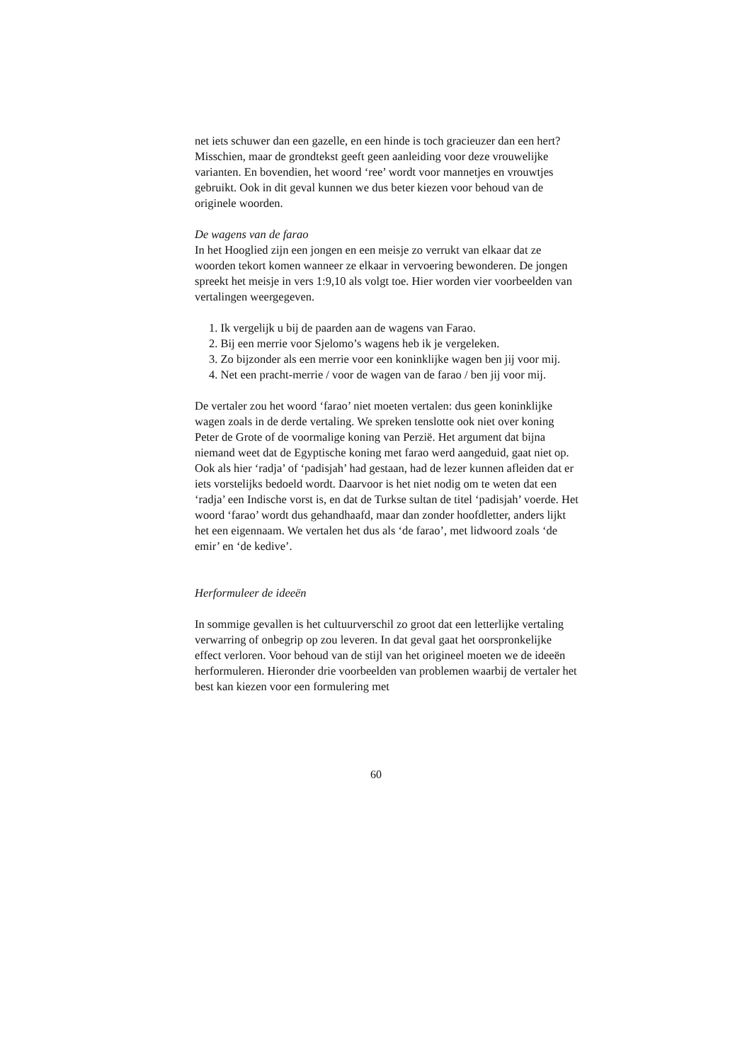net iets schuwer dan een gazelle, en een hinde is toch gracieuzer dan een hert? Misschien, maar de grondtekst geeft geen aanleiding voor deze vrouwelijke varianten. En bovendien, het woord ‘ree’ wordt voor mannetjes en vrouwtjes gebruikt. Ook in dit geval kunnen we dus beter kiezen voor behoud van de originele woorden.
De wagens van de farao
In het Hooglied zijn een jongen en een meisje zo verrukt van elkaar dat ze woorden tekort komen wanneer ze elkaar in vervoering bewonderen. De jongen spreekt het meisje in vers 1:9,10 als volgt toe. Hier worden vier voorbeelden van vertalingen weergegeven.
1. Ik vergelijk u bij de paarden aan de wagens van Farao.
2. Bij een merrie voor Sjelomo’s wagens heb ik je vergeleken.
3. Zo bijzonder als een merrie voor een koninklijke wagen ben jij voor mij.
4. Net een pracht-merrie / voor de wagen van de farao / ben jij voor mij.
De vertaler zou het woord ‘farao’ niet moeten vertalen: dus geen koninklijke wagen zoals in de derde vertaling. We spreken tenslotte ook niet over koning Peter de Grote of de voormalige koning van Perzië. Het argument dat bijna niemand weet dat de Egyptische koning met farao werd aangeduid, gaat niet op. Ook als hier ‘radja’ of ‘padisjah’ had gestaan, had de lezer kunnen afleiden dat er iets vorstelijks bedoeld wordt. Daarvoor is het niet nodig om te weten dat een ‘radja’ een Indische vorst is, en dat de Turkse sultan de titel ‘padisjah’ voerde. Het woord ‘farao’ wordt dus gehandhaafd, maar dan zonder hoofdletter, anders lijkt het een eigennaam. We vertalen het dus als ‘de farao’, met lidwoord zoals ‘de emir’ en ‘de kedive’.
Herformuleer de ideeën
In sommige gevallen is het cultuurverschil zo groot dat een letterlijke vertaling verwarring of onbegrip op zou leveren. In dat geval gaat het oorspronkelijke effect verloren. Voor behoud van de stijl van het origineel moeten we de ideeën herformuleren. Hieronder drie voorbeelden van problemen waarbij de vertaler het best kan kiezen voor een formulering met
60